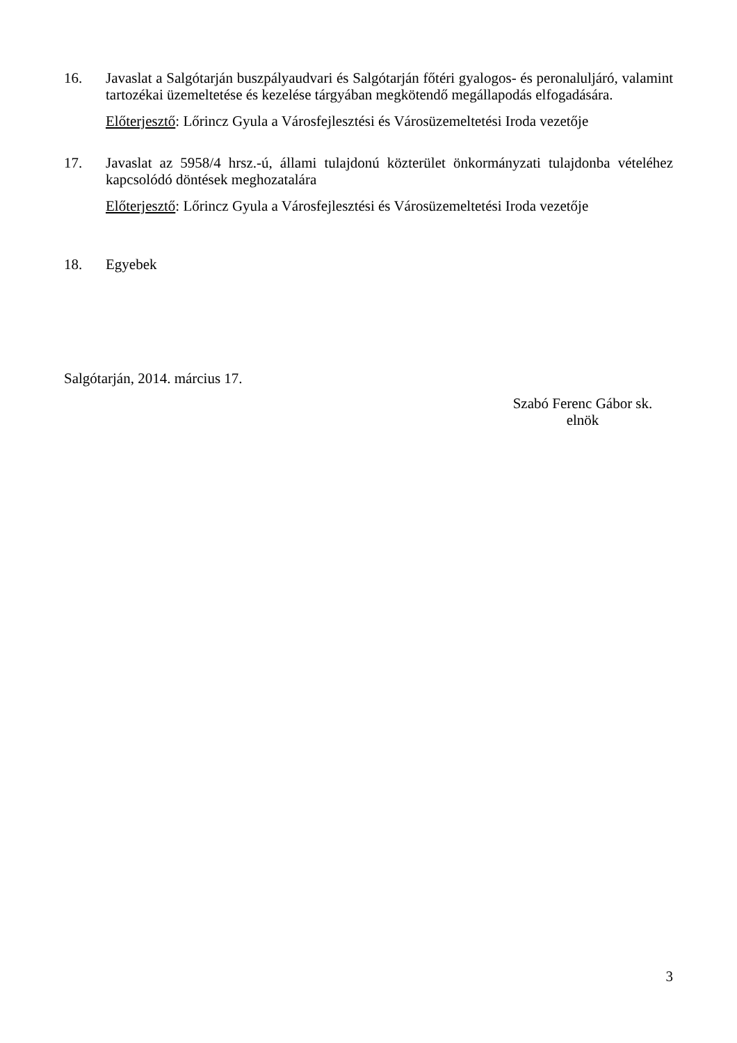16. Javaslat a Salgótarján buszpályaudvari és Salgótarján főtéri gyalogos- és peronaluljáró, valamint tartozékai üzemeltetése és kezelése tárgyában megkötendő megállapodás elfogadására.
Előterjesztő: Lőrincz Gyula a Városfejlesztési és Városüzemeltetési Iroda vezetője
17. Javaslat az 5958/4 hrsz.-ú, állami tulajdonú közterület önkormányzati tulajdonba vételéhez kapcsolódó döntések meghozatalára
Előterjesztő: Lőrincz Gyula a Városfejlesztési és Városüzemeltetési Iroda vezetője
18. Egyebek
Salgótarján, 2014. március 17.
Szabó Ferenc Gábor sk.
elnök
3